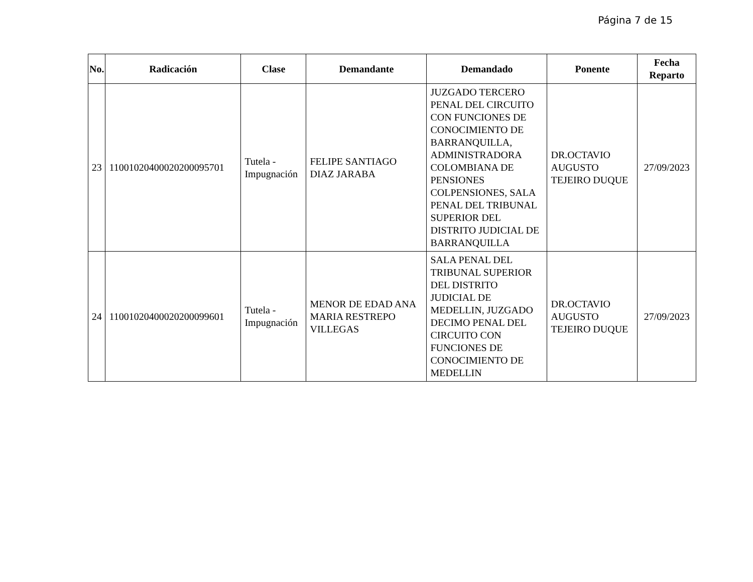Página 7 de 15
| No. | Radicación | Clase | Demandante | Demandado | Ponente | Fecha Reparto |
| --- | --- | --- | --- | --- | --- | --- |
| 23 | 11001020400020200095701 | Tutela - Impugnación | FELIPE SANTIAGO DIAZ JARABA | JUZGADO TERCERO PENAL DEL CIRCUITO CON FUNCIONES DE CONOCIMIENTO DE BARRANQUILLA, ADMINISTRADORA COLOMBIANA DE PENSIONES COLPENSIONES, SALA PENAL DEL TRIBUNAL SUPERIOR DEL DISTRITO JUDICIAL DE BARRANQUILLA | DR.OCTAVIO AUGUSTO TEJEIRO DUQUE | 27/09/2023 |
| 24 | 11001020400020200099601 | Tutela - Impugnación | MENOR DE EDAD ANA MARIA RESTREPO VILLEGAS | SALA PENAL DEL TRIBUNAL SUPERIOR DEL DISTRITO JUDICIAL DE MEDELLIN, JUZGADO DECIMO PENAL DEL CIRCUITO CON FUNCIONES DE CONOCIMIENTO DE MEDELLIN | DR.OCTAVIO AUGUSTO TEJEIRO DUQUE | 27/09/2023 |